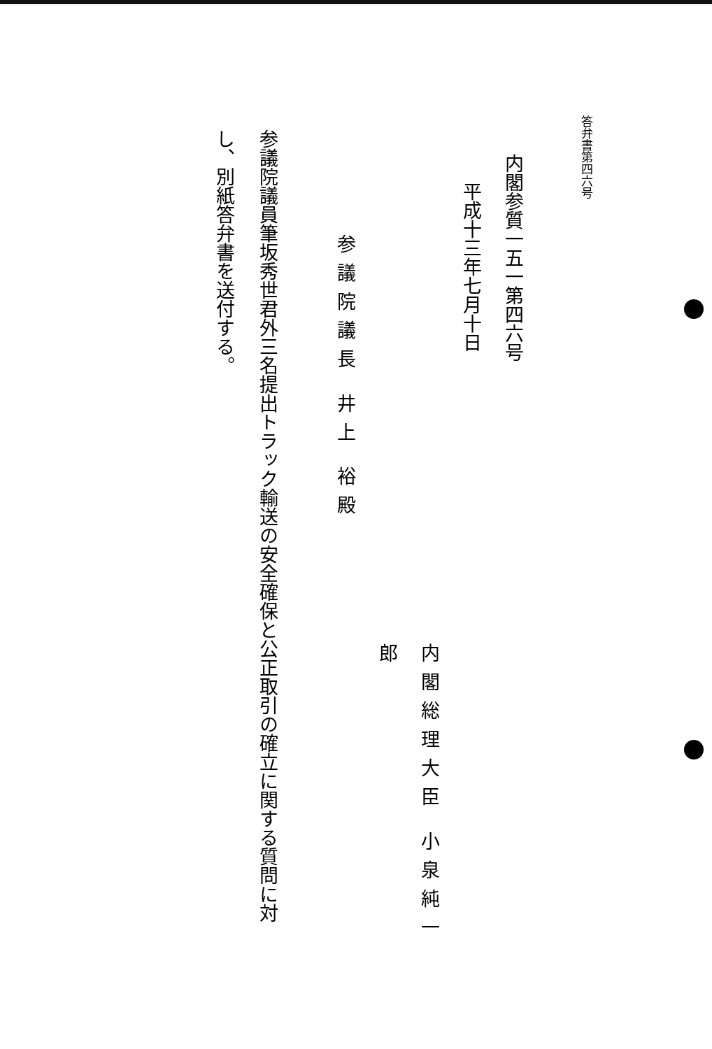答弁書第四六号
内閣参質一五一第四六号
平成十三年七月十日
内閣総理大臣 小泉純一郎
参議院議長 井上 裕殿
参議院議員筆坂秀世君外三名提出トラック輸送の安全確保と公正取引の確立に関する質問に対し、別紙答弁書を送付する。